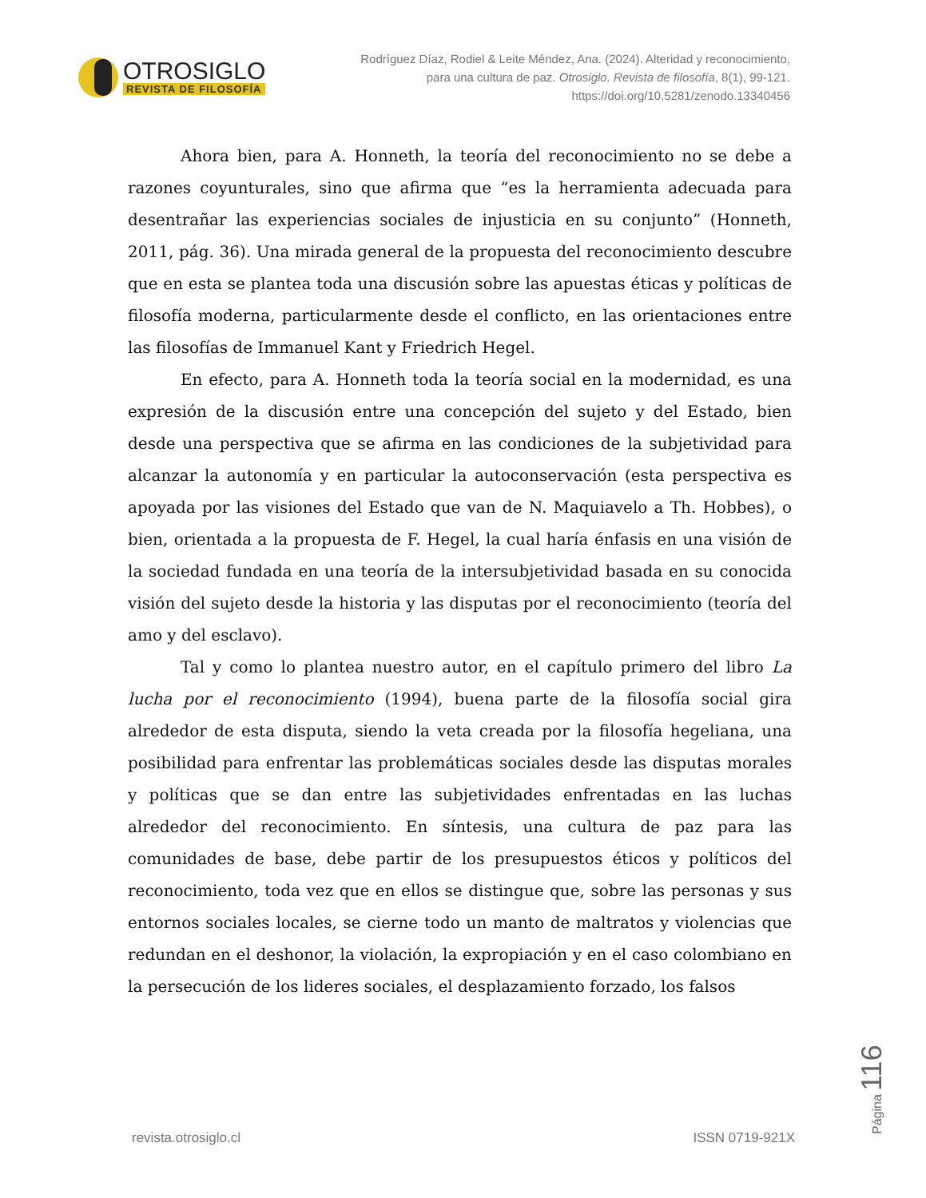OTROSIGLO
REVISTA DE FILOSOFÍA
Rodríguez Díaz, Rodiel & Leite Méndez, Ana. (2024). Alteridad y reconocimiento, para una cultura de paz. Otrosiglo. Revista de filosofía, 8(1), 99-121. https://doi.org/10.5281/zenodo.13340456
Ahora bien, para A. Honneth, la teoría del reconocimiento no se debe a razones coyunturales, sino que afirma que “es la herramienta adecuada para desentrañar las experiencias sociales de injusticia en su conjunto” (Honneth, 2011, pág. 36). Una mirada general de la propuesta del reconocimiento descubre que en esta se plantea toda una discusión sobre las apuestas éticas y políticas de filosofía moderna, particularmente desde el conflicto, en las orientaciones entre las filosofías de Immanuel Kant y Friedrich Hegel.
En efecto, para A. Honneth toda la teoría social en la modernidad, es una expresión de la discusión entre una concepción del sujeto y del Estado, bien desde una perspectiva que se afirma en las condiciones de la subjetividad para alcanzar la autonomía y en particular la autoconservación (esta perspectiva es apoyada por las visiones del Estado que van de N. Maquiavelo a Th. Hobbes), o bien, orientada a la propuesta de F. Hegel, la cual haría énfasis en una visión de la sociedad fundada en una teoría de la intersubjetividad basada en su conocida visión del sujeto desde la historia y las disputas por el reconocimiento (teoría del amo y del esclavo).
Tal y como lo plantea nuestro autor, en el capítulo primero del libro La lucha por el reconocimiento (1994), buena parte de la filosofía social gira alrededor de esta disputa, siendo la veta creada por la filosofía hegeliana, una posibilidad para enfrentar las problemáticas sociales desde las disputas morales y políticas que se dan entre las subjetividades enfrentadas en las luchas alrededor del reconocimiento. En síntesis, una cultura de paz para las comunidades de base, debe partir de los presupuestos éticos y políticos del reconocimiento, toda vez que en ellos se distingue que, sobre las personas y sus entornos sociales locales, se cierne todo un manto de maltratos y violencias que redundan en el deshonor, la violación, la expropiación y en el caso colombiano en la persecución de los lideres sociales, el desplazamiento forzado, los falsos
Página 116
revista.otrosiglo.cl ISSN 0719-921X